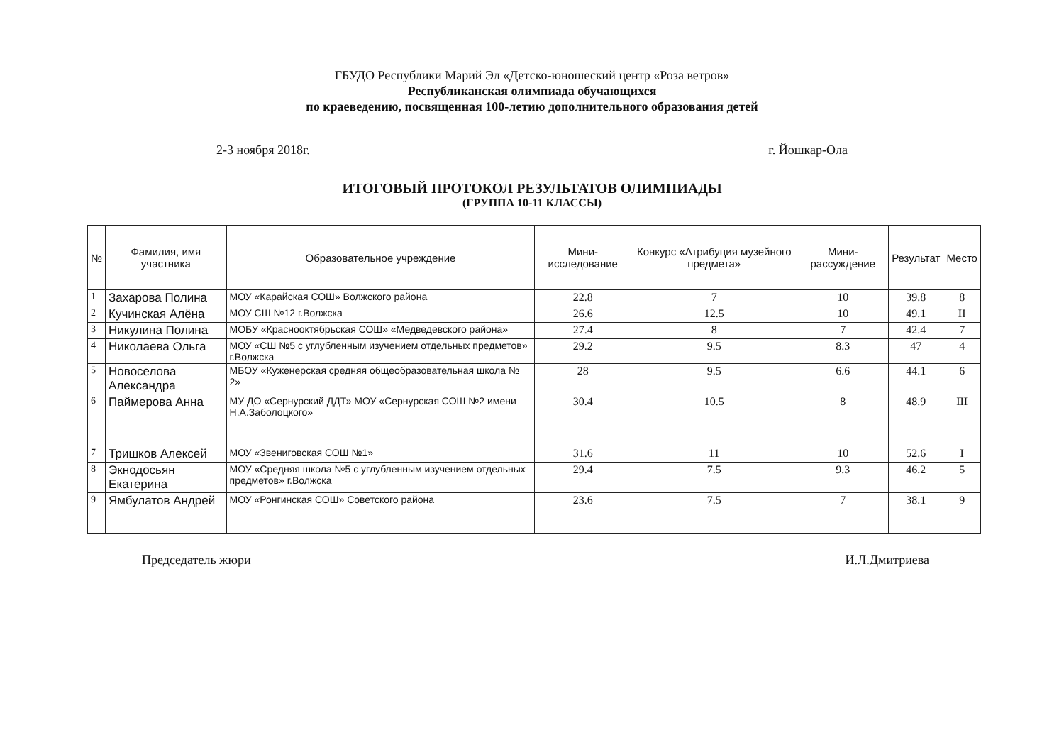ГБУДО Республики Марий Эл «Детско-юношеский центр «Роза ветров»
Республиканская олимпиада обучающихся
по краеведению, посвященная 100-летию дополнительного образования детей
2-3 ноября 2018г. г. Йошкар-Ола
ИТОГОВЫЙ ПРОТОКОЛ РЕЗУЛЬТАТОВ ОЛИМПИАДЫ
(ГРУППА 10-11 КЛАССЫ)
| № | Фамилия, имя участника | Образовательное учреждение | Мини-исследование | Конкурс «Атрибуция музейного предмета» | Мини-рассуждение | Результат | Место |
| --- | --- | --- | --- | --- | --- | --- | --- |
| 1 | Захарова Полина | МОУ «Карайская СОШ» Волжского района | 22.8 | 7 | 10 | 39.8 | 8 |
| 2 | Кучинская Алёна | МОУ СШ №12 г.Волжска | 26.6 | 12.5 | 10 | 49.1 | II |
| 3 | Никулина Полина | МОБУ «Краснооктябрьская СОШ» «Медведевского района» | 27.4 | 8 | 7 | 42.4 | 7 |
| 4 | Николаева Ольга | МОУ «СШ №5 с углубленным изучением отдельных предметов» г.Волжска | 29.2 | 9.5 | 8.3 | 47 | 4 |
| 5 | Новоселова Александра | МБОУ «Куженерская средняя общеобразовательная школа № 2» | 28 | 9.5 | 6.6 | 44.1 | 6 |
| 6 | Паймерова Анна | МУ ДО «Сернурский ДДТ» МОУ «Сернурская СОШ №2 имени Н.А.Заболоцкого» | 30.4 | 10.5 | 8 | 48.9 | III |
| 7 | Тришков Алексей | МОУ «Звениговская СОШ №1» | 31.6 | 11 | 10 | 52.6 | I |
| 8 | Экнодосьян Екатерина | МОУ «Средняя школа №5 с углубленным изучением отдельных предметов» г.Волжска | 29.4 | 7.5 | 9.3 | 46.2 | 5 |
| 9 | Ямбулатов Андрей | МОУ «Ронгинская СОШ» Советского района | 23.6 | 7.5 | 7 | 38.1 | 9 |
Председатель жюри И.Л.Дмитриева